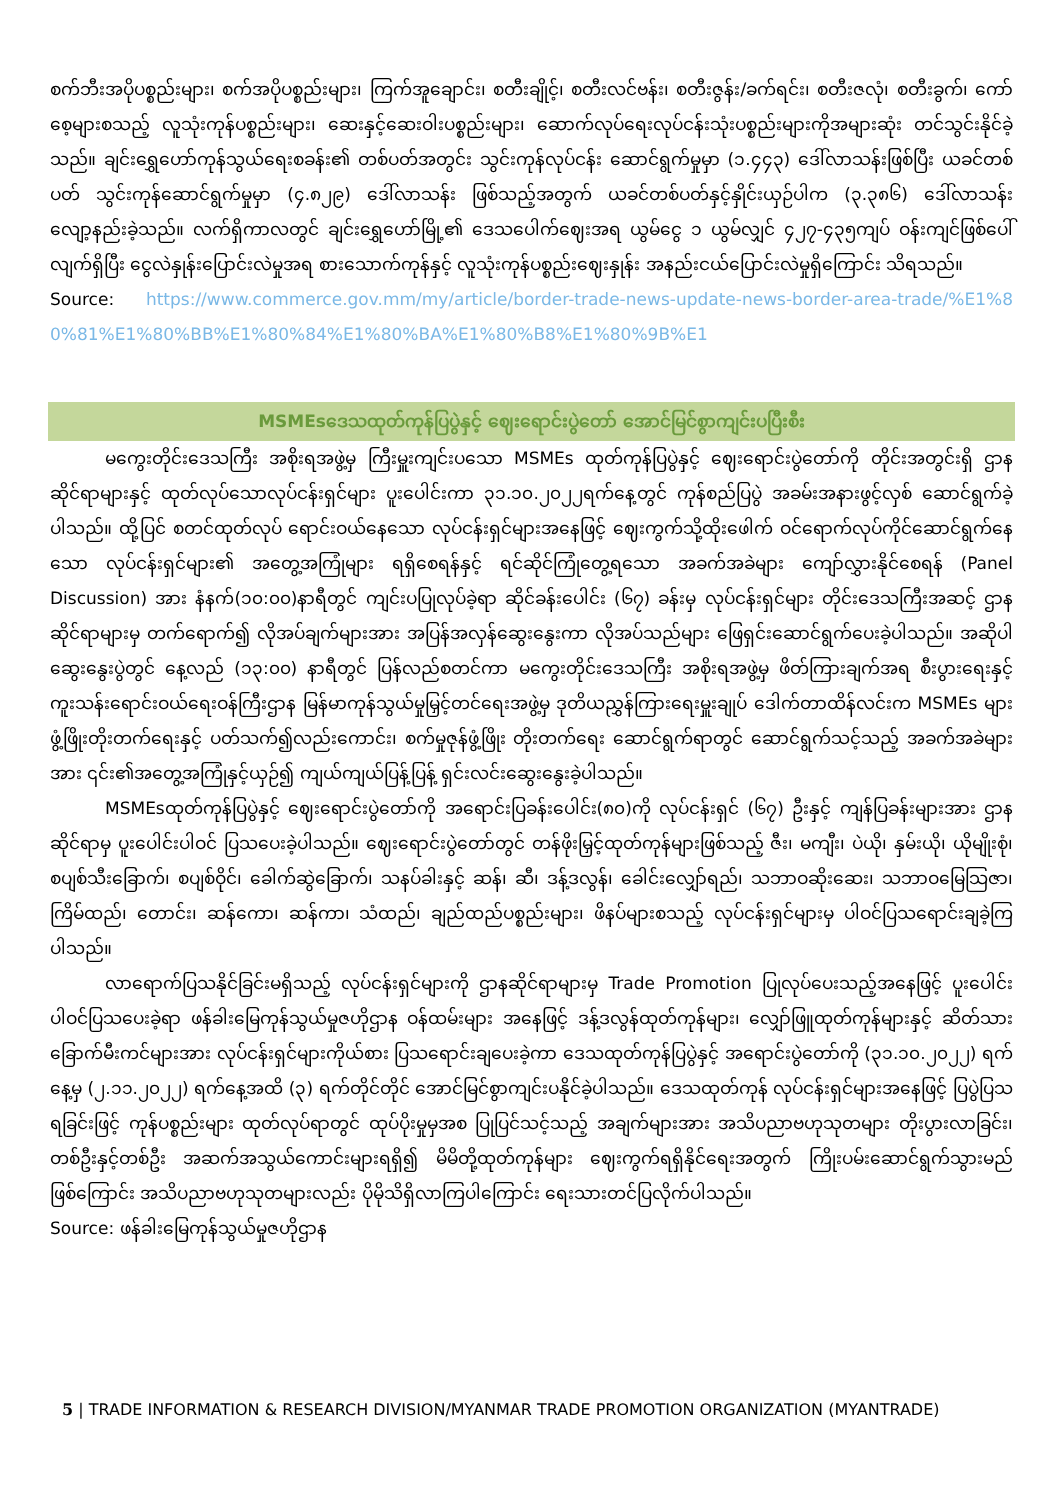စက်ဘီးအပိုပစ္စည်းများ၊ စက်အပိုပစ္စည်းများ၊ ကြက်အူချောင်း၊ စတီးချိုင့်၊ စတီးလင်ဗန်း၊ စတီးဇွန်း/ခက်ရင်း၊ စတီးဇလုံ၊ စတီးခွက်၊ ကော်စေ့များစသည့် လူသုံးကုန်ပစ္စည်းများ၊ ဆေးနှင့်ဆေးဝါးပစ္စည်းများ၊ ဆောက်လုပ်ရေးလုပ်ငန်းသုံးပစ္စည်းများကိုအများဆုံး တင်သွင်းနိုင်ခဲ့သည်။ ချင်းရွှေဟော်ကုန်သွယ်ရေးစခန်း၏ တစ်ပတ်အတွင်း သွင်းကုန်လုပ်ငန်း ဆောင်ရွက်မှုမှာ (၁.၄၄၃) ဒေါ်လာသန်းဖြစ်ပြီး ယခင်တစ်ပတ် သွင်းကုန်ဆောင်ရွက်မှုမှာ (၄.၈၂၉) ဒေါ်လာသန်း ဖြစ်သည့်အတွက် ယခင်တစ်ပတ်နှင့်နှိုင်းယှဉ်ပါက (၃.၃၈၆) ဒေါ်လာသန်း လျော့နည်းခဲ့သည်။ လက်ရှိကာလတွင် ချင်းရွှေဟော်မြို့၏ ဒေသပေါက်ဈေးအရ ယွမ်ငွေ ၁ ယွမ်လျှင် ၄၂၇-၄၃၅ကျပ် ဝန်းကျင်ဖြစ်ပေါ်လျက်ရှိပြီး ငွေလဲနှုန်းပြောင်းလဲမှုအရ စားသောက်ကုန်နှင့် လူသုံးကုန်ပစ္စည်းဈေးနှုန်း အနည်းငယ်ပြောင်းလဲမှုရှိကြောင်း သိရသည်။
Source: https://www.commerce.gov.mm/my/article/border-trade-news-update-news-border-area-trade/%E1%80%81%E1%80%BB%E1%80%84%E1%80%BA%E1%80%B8%E1%80%9B%E1
MSMEsဒေသထုတ်ကုန်ပြပွဲနှင့် ဈေးရောင်းပွဲတော် အောင်မြင်စွာကျင်းပပြီးစီး
မကွေးတိုင်းဒေသကြီး အစိုးရအဖွဲ့မှ ကြီးမှူးကျင်းပသော MSMEs ထုတ်ကုန်ပြပွဲနှင့် ဈေးရောင်းပွဲတော်ကို တိုင်းအတွင်းရှိ ဌာနဆိုင်ရာများနှင့် ထုတ်လုပ်သောလုပ်ငန်းရှင်များ ပူးပေါင်းကာ ၃၁.၁၀.၂၀၂၂ရက်နေ့တွင် ကုန်စည်ပြပွဲ အခမ်းအနားဖွင့်လှစ် ဆောင်ရွက်ခဲ့ပါသည်။ ထို့ပြင် စတင်ထုတ်လုပ် ရောင်းဝယ်နေသော လုပ်ငန်းရှင်များအနေဖြင့် ဈေးကွက်သို့ထိုးဖေါက် ဝင်ရောက်လုပ်ကိုင်ဆောင်ရွက်နေသော လုပ်ငန်းရှင်များ၏ အတွေ့အကြုံများ ရရှိစေရန်နှင့် ရင်ဆိုင်ကြုံတွေ့ရသော အခက်အခဲများ ကျော်လွှားနိုင်စေရန် (Panel Discussion) အား နံနက်(၁၀:၀၀)နာရီတွင် ကျင်းပပြုလုပ်ခဲ့ရာ ဆိုင်ခန်းပေါင်း (၆၇) ခန်းမှ လုပ်ငန်းရှင်များ တိုင်းဒေသကြီးအဆင့် ဌာနဆိုင်ရာများမှ တက်ရောက်၍ လိုအပ်ချက်များအား အပြန်အလှန်ဆွေးနွေးကာ လိုအပ်သည်များ ဖြေရှင်းဆောင်ရွက်ပေးခဲ့ပါသည်။ အဆိုပါဆွေးနွေးပွဲတွင် နေ့လည် (၁၃:၀၀) နာရီတွင် ပြန်လည်စတင်ကာ မကွေးတိုင်းဒေသကြီး အစိုးရအဖွဲ့မှ ဖိတ်ကြားချက်အရ စီးပွားရေးနှင့်ကူးသန်းရောင်းဝယ်ရေးဝန်ကြီးဌာန မြန်မာကုန်သွယ်မှုမြှင့်တင်ရေးအဖွဲ့မှ ဒုတိယညွှန်ကြားရေးမှူးချုပ် ဒေါက်တာထိန်လင်းက MSMEs များ ဖွံ့ဖြိုးတိုးတက်ရေးနှင့် ပတ်သက်၍လည်းကောင်း၊ စက်မှုဇုန်ဖွံ့ဖြိုး တိုးတက်ရေး ဆောင်ရွက်ရာတွင် ဆောင်ရွက်သင့်သည့် အခက်အခဲများအား ၎င်း၏အတွေ့အကြုံနှင့်ယှဉ်၍ ကျယ်ကျယ်ပြန့်ပြန့် ရှင်းလင်းဆွေးနွေးခဲ့ပါသည်။
MSMEsထုတ်ကုန်ပြပွဲနှင့် ဈေးရောင်းပွဲတော်ကို အရောင်းပြခန်းပေါင်း(၈၀)ကို လုပ်ငန်းရှင် (၆၇) ဦးနှင့် ကျန်ပြခန်းများအား ဌာနဆိုင်ရာမှ ပူးပေါင်းပါဝင် ပြသပေးခဲ့ပါသည်။ ဈေးရောင်းပွဲတော်တွင် တန်ဖိုးမြှင့်ထုတ်ကုန်များဖြစ်သည့် ဇီး၊ မကျီး၊ ပဲယို၊ နှမ်းယို၊ ယိုမျိုးစုံ၊ စပျစ်သီးခြောက်၊ စပျစ်ဝိုင်၊ ခေါက်ဆွဲခြောက်၊ သနပ်ခါးနှင့် ဆန်၊ ဆီ၊ ဒန့်ဒလွန်၊ ခေါင်းလျှော်ရည်၊ သဘာဝဆိုးဆေး၊ သဘာဝမြေသြဇာ၊ ကြိမ်ထည်၊ တောင်း၊ ဆန်ကော၊ ဆန်ကာ၊ သံထည်၊ ချည်ထည်ပစ္စည်းများ၊ ဖိနပ်များစသည့် လုပ်ငန်းရှင်များမှ ပါဝင်ပြသရောင်းချခဲ့ကြပါသည်။
လာရောက်ပြသနိုင်ခြင်းမရှိသည့် လုပ်ငန်းရှင်များကို ဌာနဆိုင်ရာများမှ Trade Promotion ပြုလုပ်ပေးသည့်အနေဖြင့် ပူးပေါင်းပါဝင်ပြသပေးခဲ့ရာ ဖန်ခါးမြေကုန်သွယ်မှုဇဟိုဌာန ဝန်ထမ်းများ အနေဖြင့် ဒန့်ဒလွန်ထုတ်ကုန်များ၊ လျှော်ဖြူထုတ်ကုန်များနှင့် ဆိတ်သားခြောက်မီးကင်များအား လုပ်ငန်းရှင်များကိုယ်စား ပြသရောင်းချပေးခဲ့ကာ ဒေသထုတ်ကုန်ပြပွဲနှင့် အရောင်းပွဲတော်ကို (၃၁.၁၀.၂၀၂၂) ရက်နေ့မှ (၂.၁၁.၂၀၂၂) ရက်နေ့အထိ (၃) ရက်တိုင်တိုင် အောင်မြင်စွာကျင်းပနိုင်ခဲ့ပါသည်။ ဒေသထုတ်ကုန် လုပ်ငန်းရှင်များအနေဖြင့် ပြပွဲပြသရခြင်းဖြင့် ကုန်ပစ္စည်းများ ထုတ်လုပ်ရာတွင် ထုပ်ပိုးမှုမှအစ ပြုပြင်သင့်သည့် အချက်များအား အသိပညာဗဟုသုတများ တိုးပွားလာခြင်း၊ တစ်ဦးနှင့်တစ်ဦး အဆက်အသွယ်ကောင်းများရရှိ၍ မိမိတို့ထုတ်ကုန်များ ဈေးကွက်ရရှိနိုင်ရေးအတွက် ကြိုးပမ်းဆောင်ရွက်သွားမည်ဖြစ်ကြောင်း အသိပညာဗဟုသုတများလည်း ပိုမိုသိရှိလာကြပါကြောင်း ရေးသားတင်ပြလိုက်ပါသည်။
Source: ဖန်ခါးမြေကုန်သွယ်မှုဇဟိုဌာန
5 | TRADE INFORMATION & RESEARCH DIVISION/MYANMAR TRADE PROMOTION ORGANIZATION (MYANTRADE)